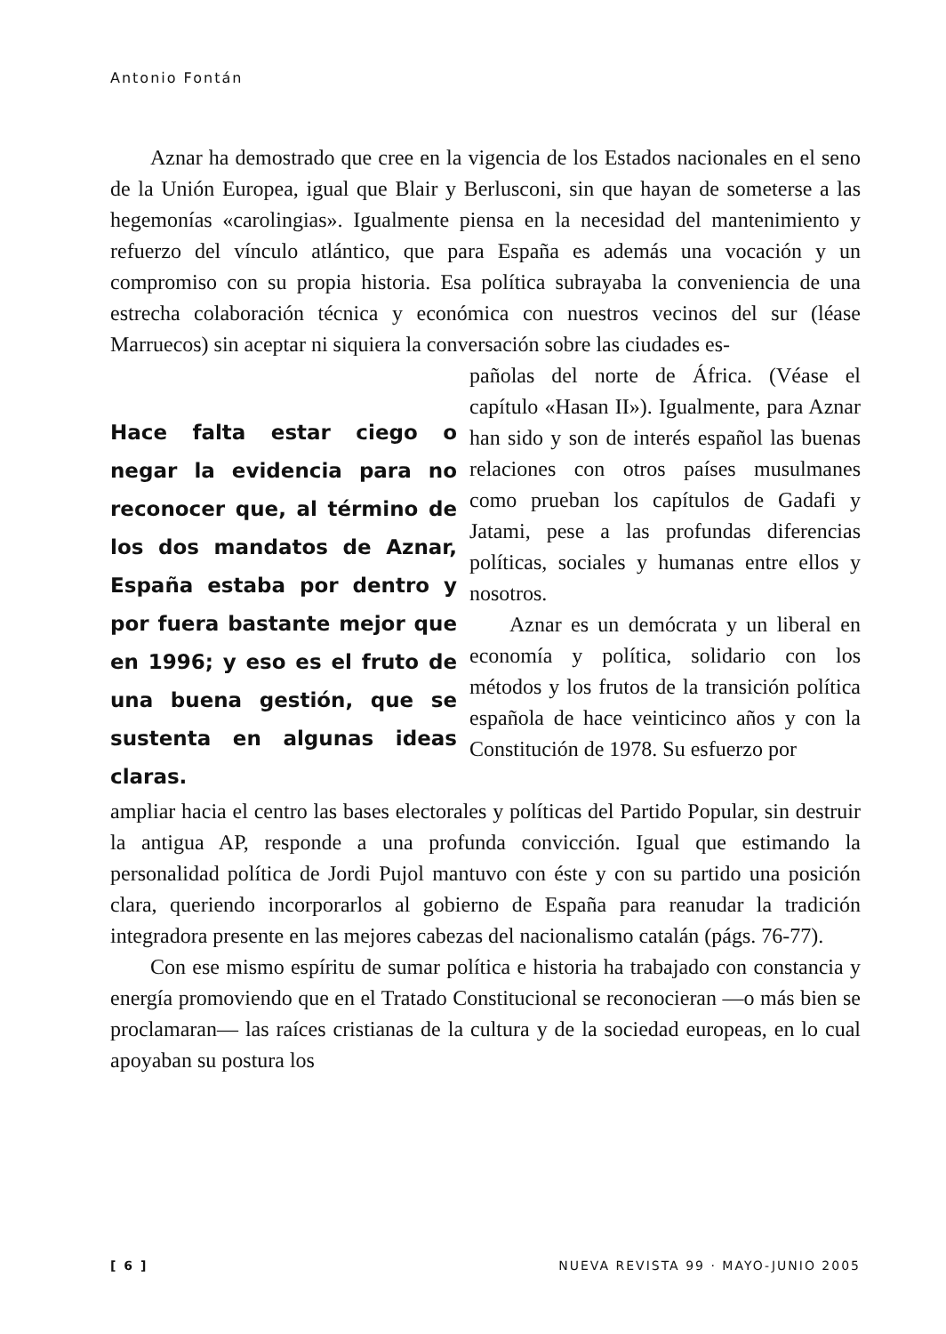Antonio Fontán
Aznar ha demostrado que cree en la vigencia de los Estados nacionales en el seno de la Unión Europea, igual que Blair y Berlusconi, sin que hayan de someterse a las hegemonías «carolingias». Igualmente piensa en la necesidad del mantenimiento y refuerzo del vínculo atlántico, que para España es además una vocación y un compromiso con su propia historia. Esa política subrayaba la conveniencia de una estrecha colaboración técnica y económica con nuestros vecinos del sur (léase Marruecos) sin aceptar ni siquiera la conversación sobre las ciudades es-
Hace falta estar ciego o negar la evidencia para no reconocer que, al término de los dos mandatos de Aznar, España estaba por dentro y por fuera bastante mejor que en 1996; y eso es el fruto de una buena gestión, que se sustenta en algunas ideas claras.
pañolas del norte de África. (Véase el capítulo «Hasan II»). Igualmente, para Aznar han sido y son de interés español las buenas relaciones con otros países musulmanes como prueban los capítulos de Gadafi y Jatami, pese a las profundas diferencias políticas, sociales y humanas entre ellos y nosotros.
Aznar es un demócrata y un liberal en economía y política, solidario con los métodos y los frutos de la transición política española de hace veinticinco años y con la Constitución de 1978. Su esfuerzo por
ampliar hacia el centro las bases electorales y políticas del Partido Popular, sin destruir la antigua AP, responde a una profunda convicción. Igual que estimando la personalidad política de Jordi Pujol mantuvo con éste y con su partido una posición clara, queriendo incorporarlos al gobierno de España para reanudar la tradición integradora presente en las mejores cabezas del nacionalismo catalán (págs. 76-77).
Con ese mismo espíritu de sumar política e historia ha trabajado con constancia y energía promoviendo que en el Tratado Constitucional se reconocieran —o más bien se proclamaran— las raíces cristianas de la cultura y de la sociedad europeas, en lo cual apoyaban su postura los
[ 6 ] NUEVA REVISTA 99 · MAYO-JUNIO 2005